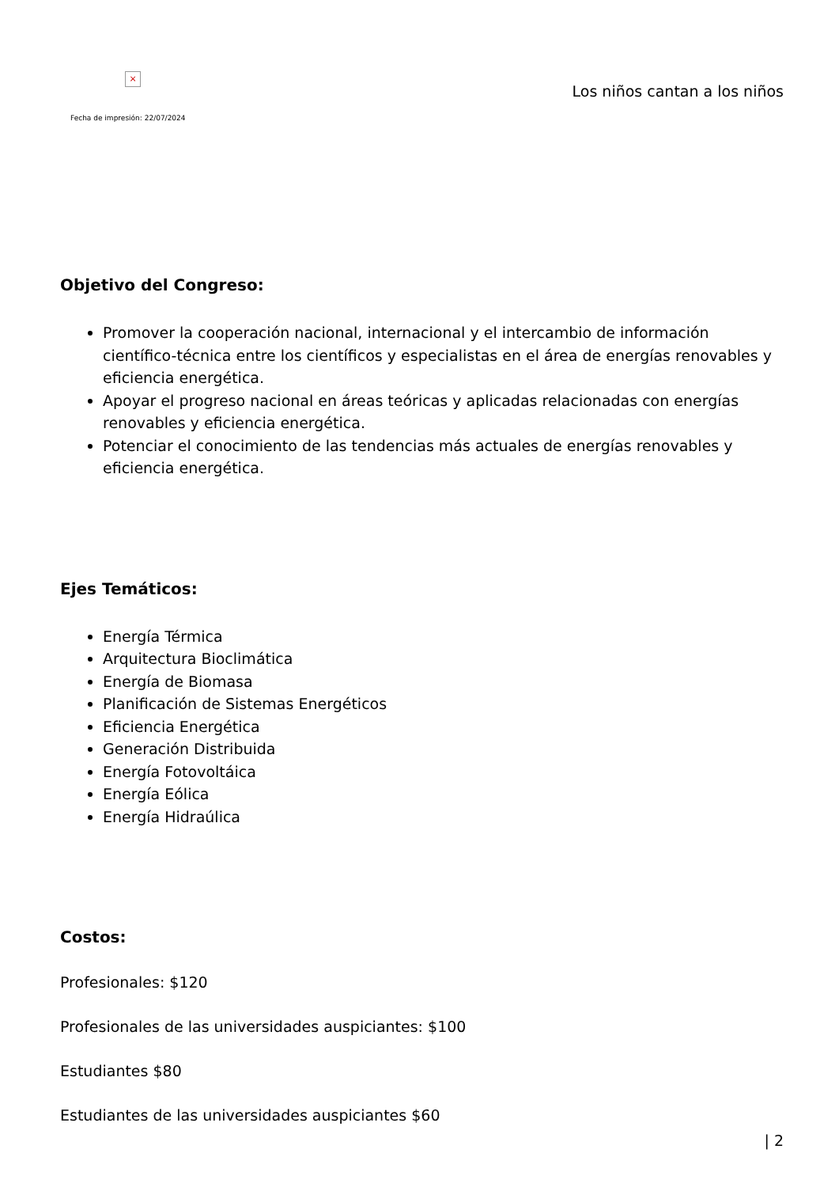×
Fecha de impresión: 22/07/2024
Los niños cantan a los niños
Objetivo del Congreso:
Promover la cooperación nacional, internacional y el intercambio de información científico-técnica entre los científicos y especialistas en el área de energías renovables y eficiencia energética.
Apoyar el progreso nacional en áreas teóricas y aplicadas relacionadas con energías renovables y eficiencia energética.
Potenciar el conocimiento de las tendencias más actuales de energías renovables y eficiencia energética.
Ejes Temáticos:
Energía Térmica
Arquitectura Bioclimática
Energía de Biomasa
Planificación de Sistemas Energéticos
Eficiencia Energética
Generación Distribuida
Energía Fotovoltáica
Energía Eólica
Energía Hidraúlica
Costos:
Profesionales: $120
Profesionales de las universidades auspiciantes: $100
Estudiantes $80
Estudiantes de las universidades auspiciantes $60
| 2